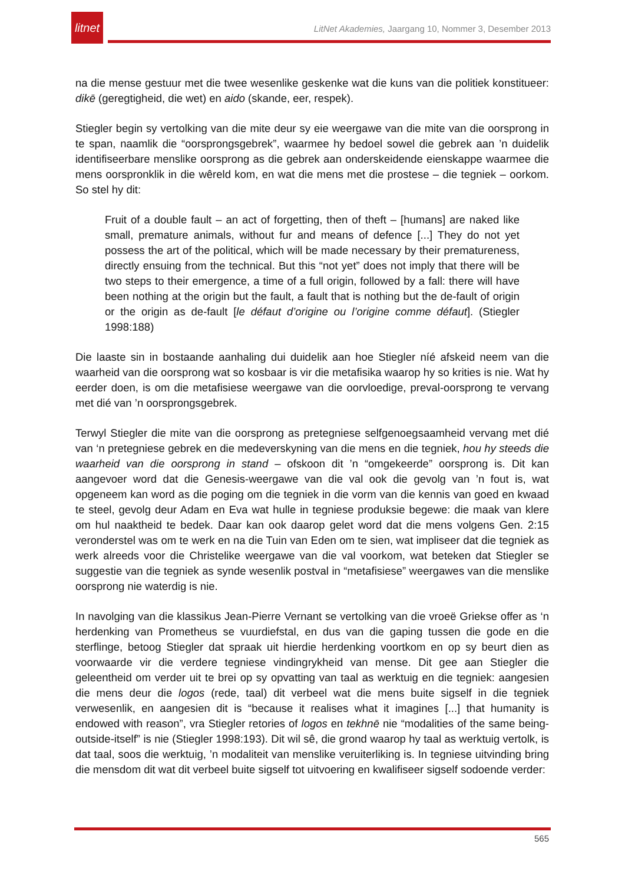litnet
LitNet Akademies, Jaargang 10, Nommer 3, Desember 2013
na die mense gestuur met die twee wesenlike geskenke wat die kuns van die politiek konstitueer: dikē (geregtigheid, die wet) en aido (skande, eer, respek).
Stiegler begin sy vertolking van die mite deur sy eie weergawe van die mite van die oorsprong in te span, naamlik die “oorsprongsgebrek”, waarmee hy bedoel sowel die gebrek aan ’n duidelik identifiseerbare menslike oorsprong as die gebrek aan onderskeidende eienskappe waarmee die mens oorspronklik in die wêreld kom, en wat die mens met die prostese – die tegniek – oorkom. So stel hy dit:
Fruit of a double fault – an act of forgetting, then of theft – [humans] are naked like small, premature animals, without fur and means of defence [...] They do not yet possess the art of the political, which will be made necessary by their prematureness, directly ensuing from the technical. But this “not yet” does not imply that there will be two steps to their emergence, a time of a full origin, followed by a fall: there will have been nothing at the origin but the fault, a fault that is nothing but the de-fault of origin or the origin as de-fault [le défaut d’origine ou l’origine comme défaut]. (Stiegler 1998:188)
Die laaste sin in bostaande aanhaling dui duidelik aan hoe Stiegler níé afskeid neem van die waarheid van die oorsprong wat so kosbaar is vir die metafisika waarop hy so krities is nie. Wat hy eerder doen, is om die metafisiese weergawe van die oorvloedige, preval-oorsprong te vervang met dié van ’n oorsprongsgebrek.
Terwyl Stiegler die mite van die oorsprong as pretegniese selfgenoegsaamheid vervang met dié van ‘n pretegniese gebrek en die medeverskyning van die mens en die tegniek, hou hy steeds die waarheid van die oorsprong in stand – ofskoon dit ’n “omgekeerde” oorsprong is. Dit kan aangevoer word dat die Genesis-weergawe van die val ook die gevolg van ’n fout is, wat opgeneem kan word as die poging om die tegniek in die vorm van die kennis van goed en kwaad te steel, gevolg deur Adam en Eva wat hulle in tegniese produksie begewe: die maak van klere om hul naaktheid te bedek. Daar kan ook daarop gelet word dat die mens volgens Gen. 2:15 veronderstel was om te werk en na die Tuin van Eden om te sien, wat impliseer dat die tegniek as werk alreeds voor die Christelike weergawe van die val voorkom, wat beteken dat Stiegler se suggestie van die tegniek as synde wesenlik postval in “metafisiese” weergawes van die menslike oorsprong nie waterdig is nie.
In navolging van die klassikus Jean-Pierre Vernant se vertolking van die vroeë Griekse offer as ‘n herdenking van Prometheus se vuurdiefstal, en dus van die gaping tussen die gode en die sterflinge, betoog Stiegler dat spraak uit hierdie herdenking voortkom en op sy beurt dien as voorwaarde vir die verdere tegniese vindingrykheid van mense. Dit gee aan Stiegler die geleentheid om verder uit te brei op sy opvatting van taal as werktuig en die tegniek: aangesien die mens deur die logos (rede, taal) dit verbeel wat die mens buite sigself in die tegniek verwesenlik, en aangesien dit is “because it realises what it imagines [...] that humanity is endowed with reason”, vra Stiegler retories of logos en tekhnē nie “modalities of the same being-outside-itself” is nie (Stiegler 1998:193). Dit wil sê, die grond waarop hy taal as werktuig vertolk, is dat taal, soos die werktuig, ’n modaliteit van menslike veruiterliking is. In tegniese uitvinding bring die mensdom dit wat dit verbeel buite sigself tot uitvoering en kwalifiseer sigself sodoende verder:
565